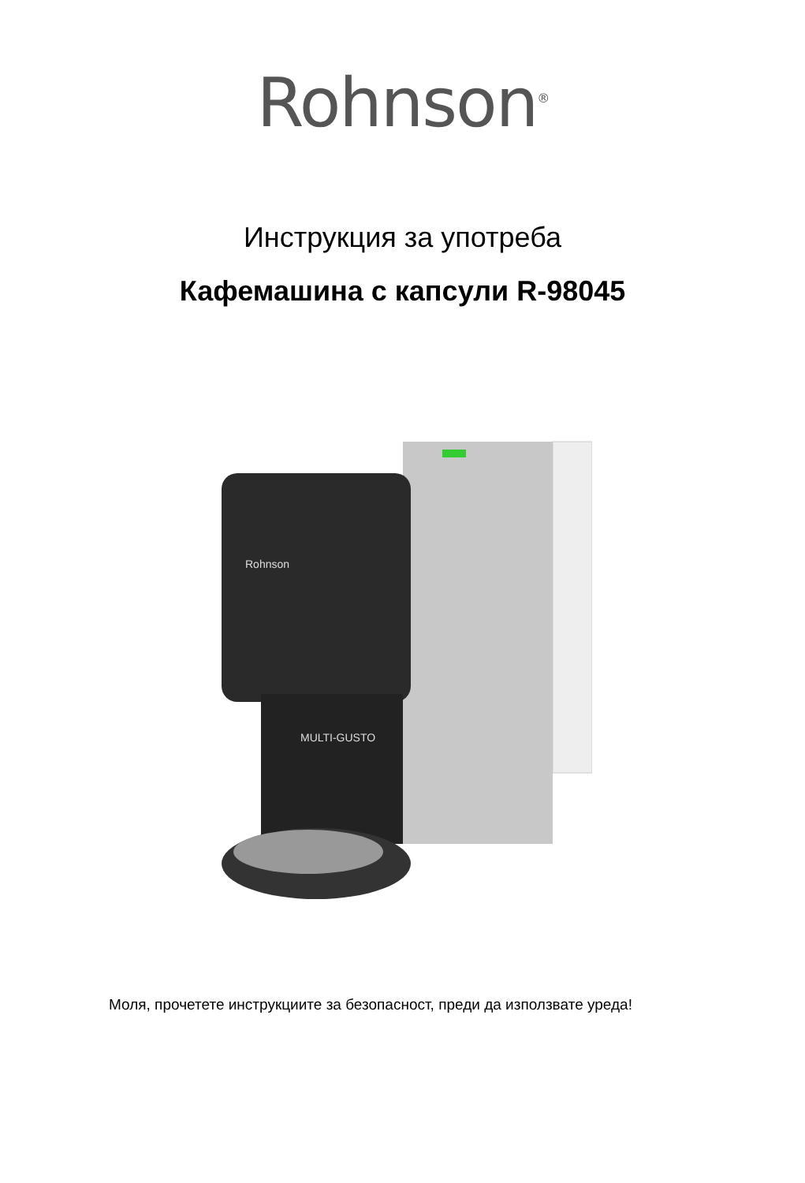Rohnson<sup>®</sup>
Инструкция за употреба
Кафемашина с капсули R-98045
Rohnson
MULTI-GUSTO
Моля, прочетете инструкциите за безопасност, преди да използвате уреда!